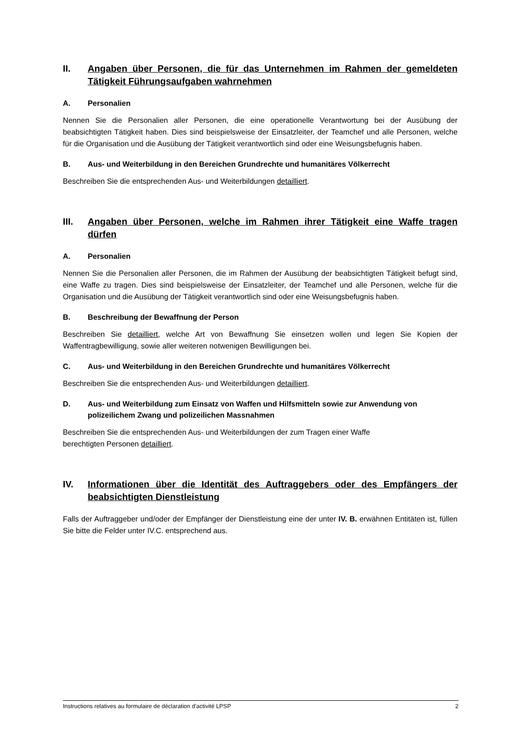II. Angaben über Personen, die für das Unternehmen im Rahmen der gemeldeten Tätigkeit Führungsaufgaben wahrnehmen
A. Personalien
Nennen Sie die Personalien aller Personen, die eine operationelle Verantwortung bei der Ausübung der beabsichtigten Tätigkeit haben. Dies sind beispielsweise der Einsatzleiter, der Teamchef und alle Personen, welche für die Organisation und die Ausübung der Tätigkeit verantwortlich sind oder eine Weisungsbefugnis haben.
B. Aus- und Weiterbildung in den Bereichen Grundrechte und humanitäres Völkerrecht
Beschreiben Sie die entsprechenden Aus- und Weiterbildungen detailliert.
III. Angaben über Personen, welche im Rahmen ihrer Tätigkeit eine Waffe tragen dürfen
A. Personalien
Nennen Sie die Personalien aller Personen, die im Rahmen der Ausübung der beabsichtigten Tätigkeit befugt sind, eine Waffe zu tragen. Dies sind beispielsweise der Einsatzleiter, der Teamchef und alle Personen, welche für die Organisation und die Ausübung der Tätigkeit verantwortlich sind oder eine Weisungsbefugnis haben.
B. Beschreibung der Bewaffnung der Person
Beschreiben Sie detailliert, welche Art von Bewaffnung Sie einsetzen wollen und legen Sie Kopien der Waffentragbewilligung, sowie aller weiteren notwenigen Bewilligungen bei.
C. Aus- und Weiterbildung in den Bereichen Grundrechte und humanitäres Völkerrecht
Beschreiben Sie die entsprechenden Aus- und Weiterbildungen detailliert.
D. Aus- und Weiterbildung zum Einsatz von Waffen und Hilfsmitteln sowie zur Anwendung von polizeilichem Zwang und polizeilichen Massnahmen
Beschreiben Sie die entsprechenden Aus- und Weiterbildungen der zum Tragen einer Waffe
berechtigten Personen detailliert.
IV. Informationen über die Identität des Auftraggebers oder des Empfängers der beabsichtigten Dienstleistung
Falls der Auftraggeber und/oder der Empfänger der Dienstleistung eine der unter IV. B. erwähnen Entitäten ist, füllen Sie bitte die Felder unter IV.C. entsprechend aus.
Instructions relatives au formulaire de déclaration d'activité LPSP 2